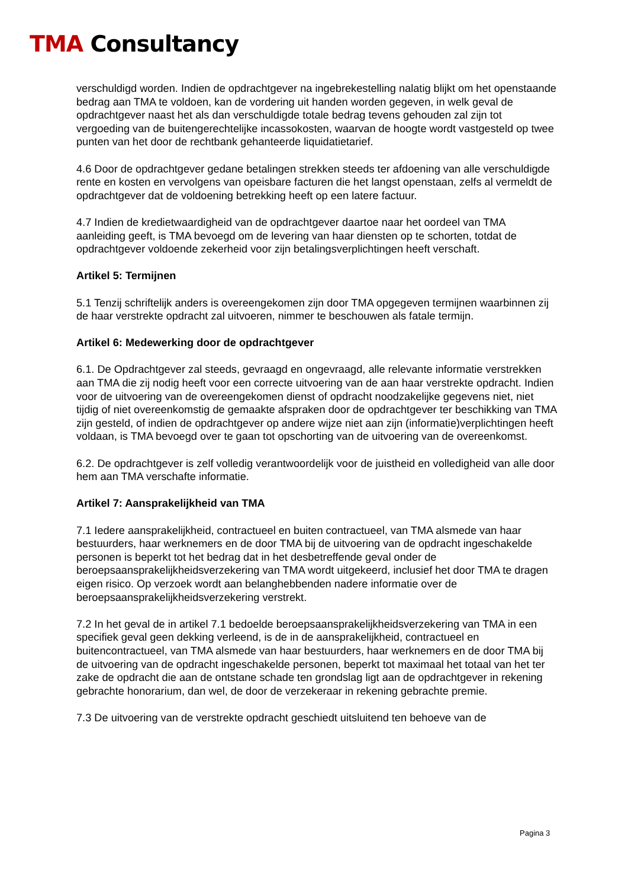TMA Consultancy
verschuldigd worden. Indien de opdrachtgever na ingebrekestelling nalatig blijkt om het openstaande bedrag aan TMA te voldoen, kan de vordering uit handen worden gegeven, in welk geval de opdrachtgever naast het als dan verschuldigde totale bedrag tevens gehouden zal zijn tot vergoeding van de buitengerechtelijke incassokosten, waarvan de hoogte wordt vastgesteld op twee punten van het door de rechtbank gehanteerde liquidatietarief.
4.6 Door de opdrachtgever gedane betalingen strekken steeds ter afdoening van alle verschuldigde rente en kosten en vervolgens van opeisbare facturen die het langst openstaan, zelfs al vermeldt de opdrachtgever dat de voldoening betrekking heeft op een latere factuur.
4.7 Indien de kredietwaardigheid van de opdrachtgever daartoe naar het oordeel van TMA aanleiding geeft, is TMA bevoegd om de levering van haar diensten op te schorten, totdat de opdrachtgever voldoende zekerheid voor zijn betalingsverplichtingen heeft verschaft.
Artikel 5: Termijnen
5.1 Tenzij schriftelijk anders is overeengekomen zijn door TMA opgegeven termijnen waarbinnen zij de haar verstrekte opdracht zal uitvoeren, nimmer te beschouwen als fatale termijn.
Artikel 6: Medewerking door de opdrachtgever
6.1. De Opdrachtgever zal steeds, gevraagd en ongevraagd, alle relevante informatie verstrekken aan TMA die zij nodig heeft voor een correcte uitvoering van de aan haar verstrekte opdracht. Indien voor de uitvoering van de overeengekomen dienst of opdracht noodzakelijke gegevens niet, niet tijdig of niet overeenkomstig de gemaakte afspraken door de opdrachtgever ter beschikking van TMA zijn gesteld, of indien de opdrachtgever op andere wijze niet aan zijn (informatie)verplichtingen heeft voldaan, is TMA bevoegd over te gaan tot opschorting van de uitvoering van de overeenkomst.
6.2. De opdrachtgever is zelf volledig verantwoordelijk voor de juistheid en volledigheid van alle door hem aan TMA verschafte informatie.
Artikel 7: Aansprakelijkheid van TMA
7.1 Iedere aansprakelijkheid, contractueel en buiten contractueel, van TMA alsmede van haar bestuurders, haar werknemers en de door TMA bij de uitvoering van de opdracht ingeschakelde personen is beperkt tot het bedrag dat in het desbetreffende geval onder de beroepsaansprakelijkheidsverzekering van TMA wordt uitgekeerd, inclusief het door TMA te dragen eigen risico. Op verzoek wordt aan belanghebbenden nadere informatie over de beroepsaansprakelijkheidsverzekering verstrekt.
7.2 In het geval de in artikel 7.1 bedoelde beroepsaansprakelijkheidsverzekering van TMA in een specifiek geval geen dekking verleend, is de in de aansprakelijkheid, contractueel en buitencontractueel, van TMA alsmede van haar bestuurders, haar werknemers en de door TMA bij de uitvoering van de opdracht ingeschakelde personen, beperkt tot maximaal het totaal van het ter zake de opdracht die aan de ontstane schade ten grondslag ligt aan de opdrachtgever in rekening gebrachte honorarium, dan wel, de door de verzekeraar in rekening gebrachte premie.
7.3 De uitvoering van de verstrekte opdracht geschiedt uitsluitend ten behoeve van de
Pagina 3